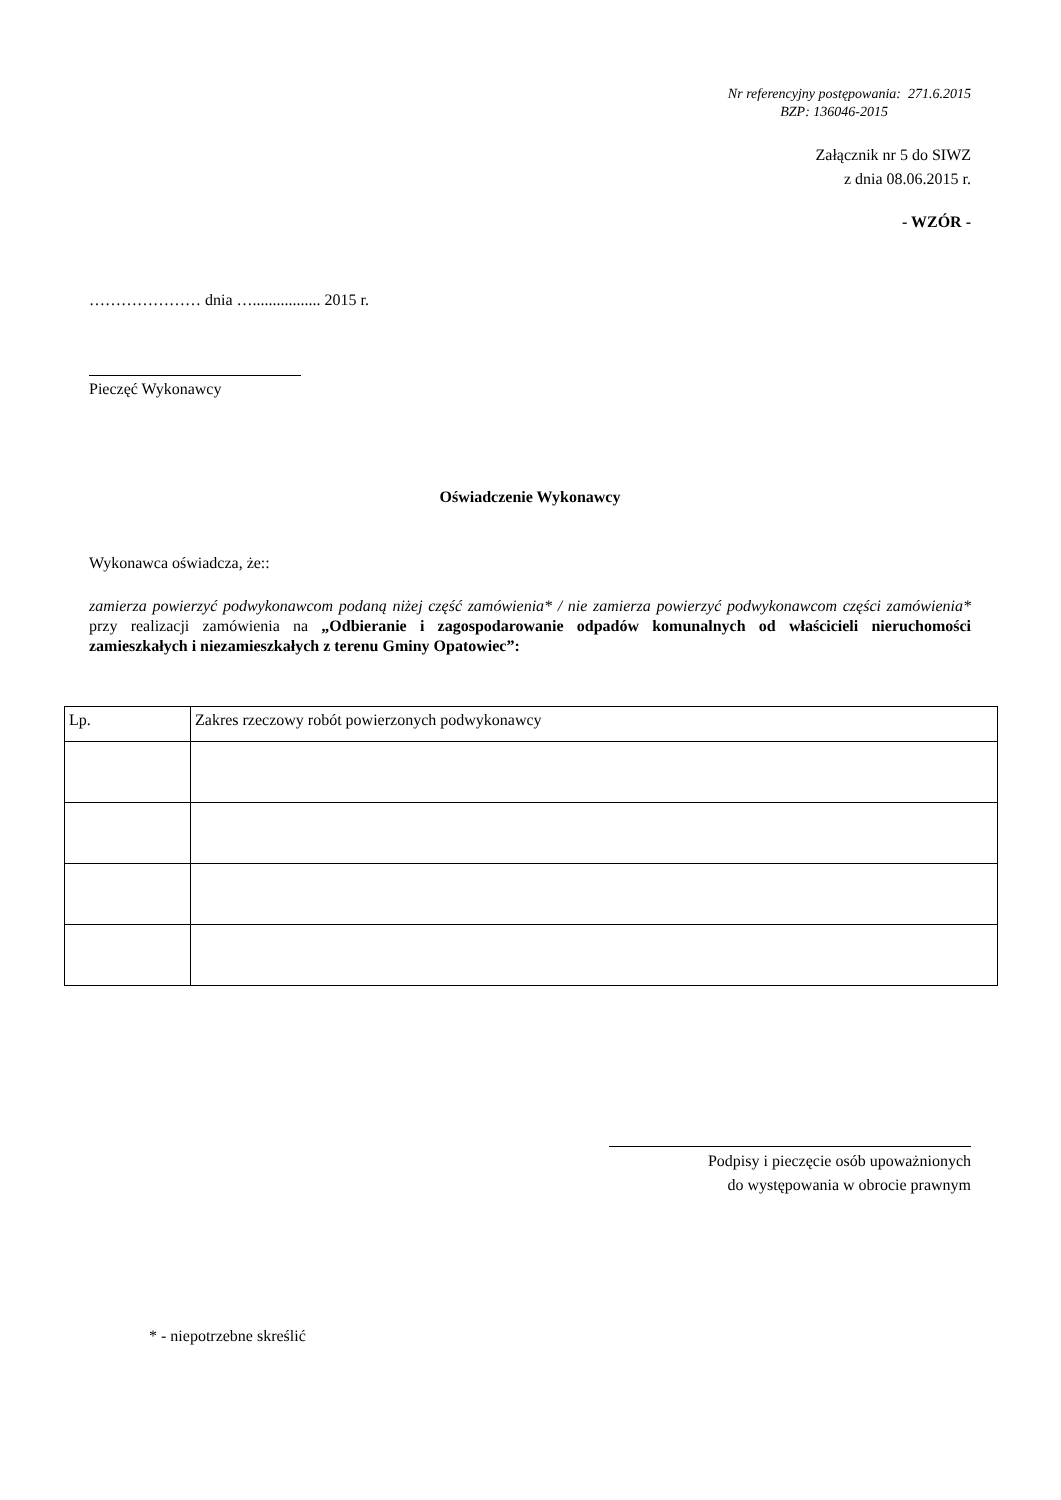Nr referencyjny postępowania: 271.6.2015
BZP: 136046-2015
Załącznik nr 5 do SIWZ
z dnia 08.06.2015 r.
- WZÓR -
………………… dnia …................. 2015 r.
Pieczęć Wykonawcy
Oświadczenie Wykonawcy
Wykonawca oświadcza, że::
zamierza powierzyć podwykonawcom podaną niżej część zamówienia* / nie zamierza powierzyć podwykonawcom części zamówienia* przy realizacji zamówienia na „Odbieranie i zagospodarowanie odpadów komunalnych od właścicieli nieruchomości zamieszkałych i niezamieszkałych z terenu Gminy Opatowiec”:
| Lp. | Zakres rzeczowy robót powierzonych podwykonawcy |
Podpisy i pieczęcie osób upoważnionych
do występowania w obrocie prawnym
* - niepotrzebne skreślić